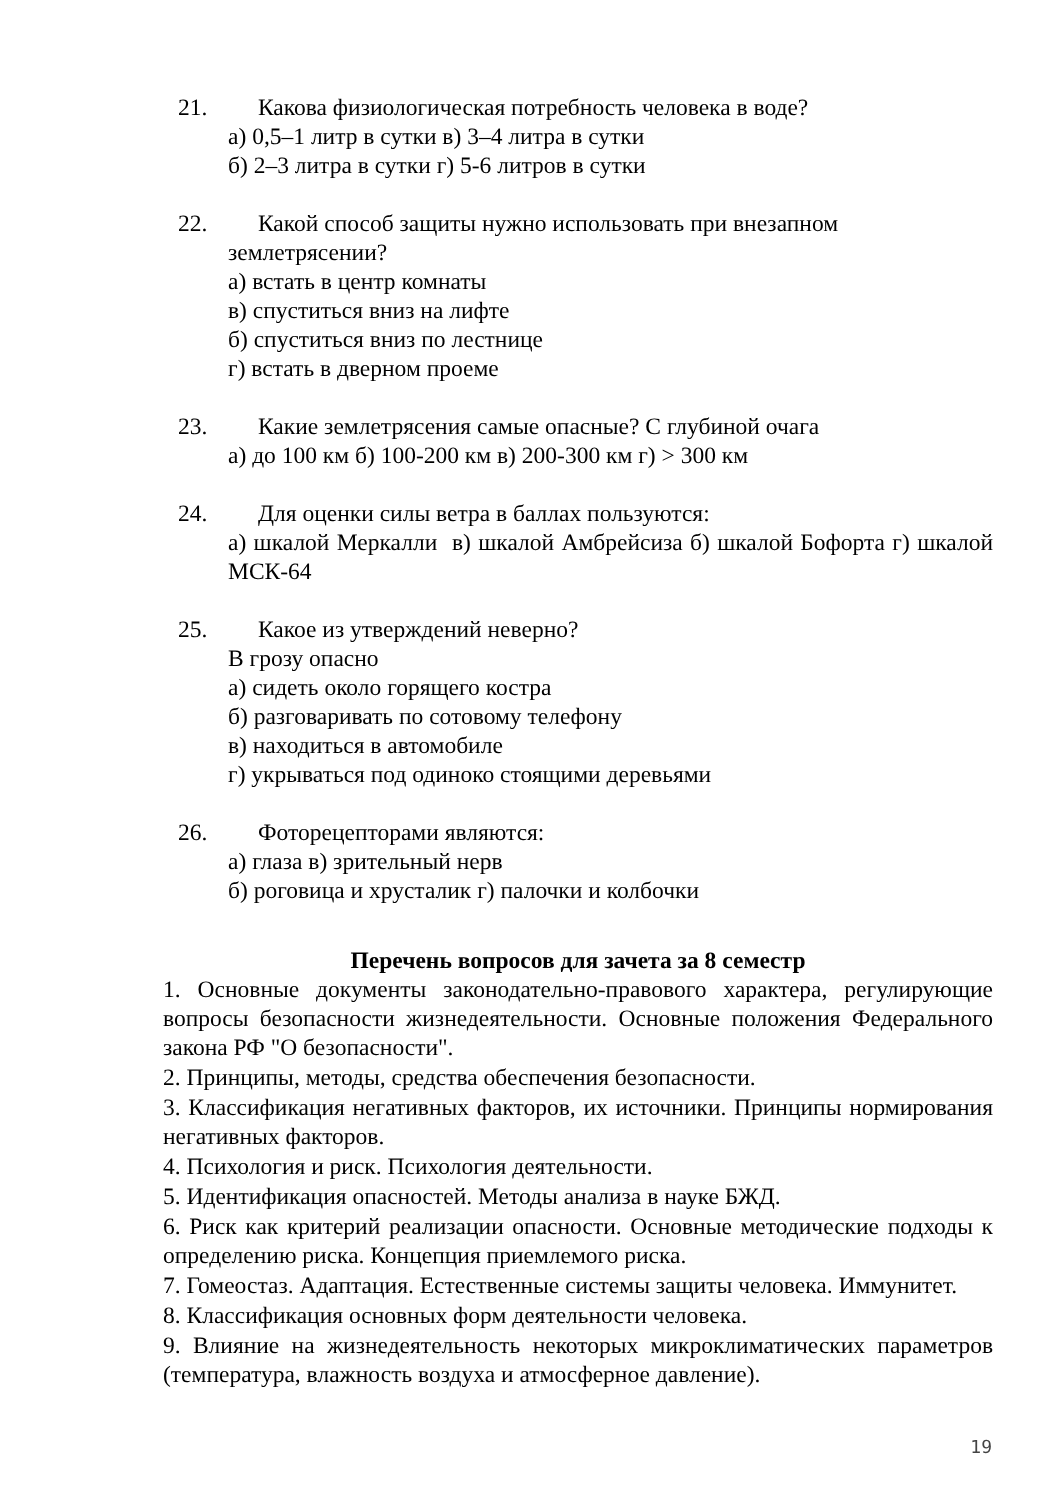21. Какова физиологическая потребность человека в воде?
а) 0,5–1 литр в сутки в) 3–4 литра в сутки
б) 2–3 литра в сутки г) 5-6 литров в сутки
22. Какой способ защиты нужно использовать при внезапном
землетрясении?
а) встать в центр комнаты
в) спуститься вниз на лифте
б) спуститься вниз по лестнице
г) встать в дверном проеме
23. Какие землетрясения самые опасные? С глубиной очага
а) до 100 км б) 100-200 км в) 200-300 км г) > 300 км
24. Для оценки силы ветра в баллах пользуются:
а) шкалой Меркалли в) шкалой Амбрейсиза б) шкалой Бофорта г) шкалой МСК-64
25. Какое из утверждений неверно?
В грозу опасно
а) сидеть около горящего костра
б) разговаривать по сотовому телефону
в) находиться в автомобиле
г) укрываться под одиноко стоящими деревьями
26. Фоторецепторами являются:
а) глаза в) зрительный нерв
б) роговица и хрусталик г) палочки и колбочки
Перечень вопросов для зачета за 8 семестр
1. Основные документы законодательно-правового характера, регулирующие вопросы безопасности жизнедеятельности. Основные положения Федерального закона РФ "О безопасности".
2. Принципы, методы, средства обеспечения безопасности.
3. Классификация негативных факторов, их источники. Принципы нормирования негативных факторов.
4. Психология и риск. Психология деятельности.
5. Идентификация опасностей. Методы анализа в науке БЖД.
6. Риск как критерий реализации опасности. Основные методические подходы к определению риска. Концепция приемлемого риска.
7. Гомеостаз. Адаптация. Естественные системы защиты человека. Иммунитет.
8. Классификация основных форм деятельности человека.
9. Влияние на жизнедеятельность некоторых микроклиматических параметров (температура, влажность воздуха и атмосферное давление).
19